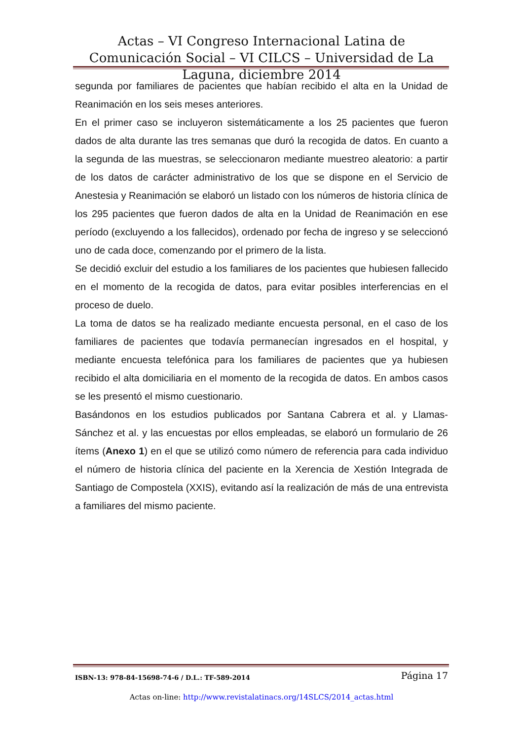Actas – VI Congreso Internacional Latina de Comunicación Social – VI CILCS – Universidad de La Laguna, diciembre 2014
segunda por familiares de pacientes que habían recibido el alta en la Unidad de Reanimación en los seis meses anteriores.
En el primer caso se incluyeron sistemáticamente a los 25 pacientes que fueron dados de alta durante las tres semanas que duró la recogida de datos. En cuanto a la segunda de las muestras, se seleccionaron mediante muestreo aleatorio: a partir de los datos de carácter administrativo de los que se dispone en el Servicio de Anestesia y Reanimación se elaboró un listado con los números de historia clínica de los 295 pacientes que fueron dados de alta en la Unidad de Reanimación en ese período (excluyendo a los fallecidos), ordenado por fecha de ingreso y se seleccionó uno de cada doce, comenzando por el primero de la lista.
Se decidió excluir del estudio a los familiares de los pacientes que hubiesen fallecido en el momento de la recogida de datos, para evitar posibles interferencias en el proceso de duelo.
La toma de datos se ha realizado mediante encuesta personal, en el caso de los familiares de pacientes que todavía permanecían ingresados en el hospital, y mediante encuesta telefónica para los familiares de pacientes que ya hubiesen recibido el alta domiciliaria en el momento de la recogida de datos. En ambos casos se les presentó el mismo cuestionario.
Basándonos en los estudios publicados por Santana Cabrera et al. y Llamas-Sánchez et al. y las encuestas por ellos empleadas, se elaboró un formulario de 26 ítems (Anexo 1) en el que se utilizó como número de referencia para cada individuo el número de historia clínica del paciente en la Xerencia de Xestión Integrada de Santiago de Compostela (XXIS), evitando así la realización de más de una entrevista a familiares del mismo paciente.
ISBN-13: 978-84-15698-74-6 / D.L.: TF-589-2014 Página 17
Actas on-line: http://www.revistalatinacs.org/14SLCS/2014_actas.html